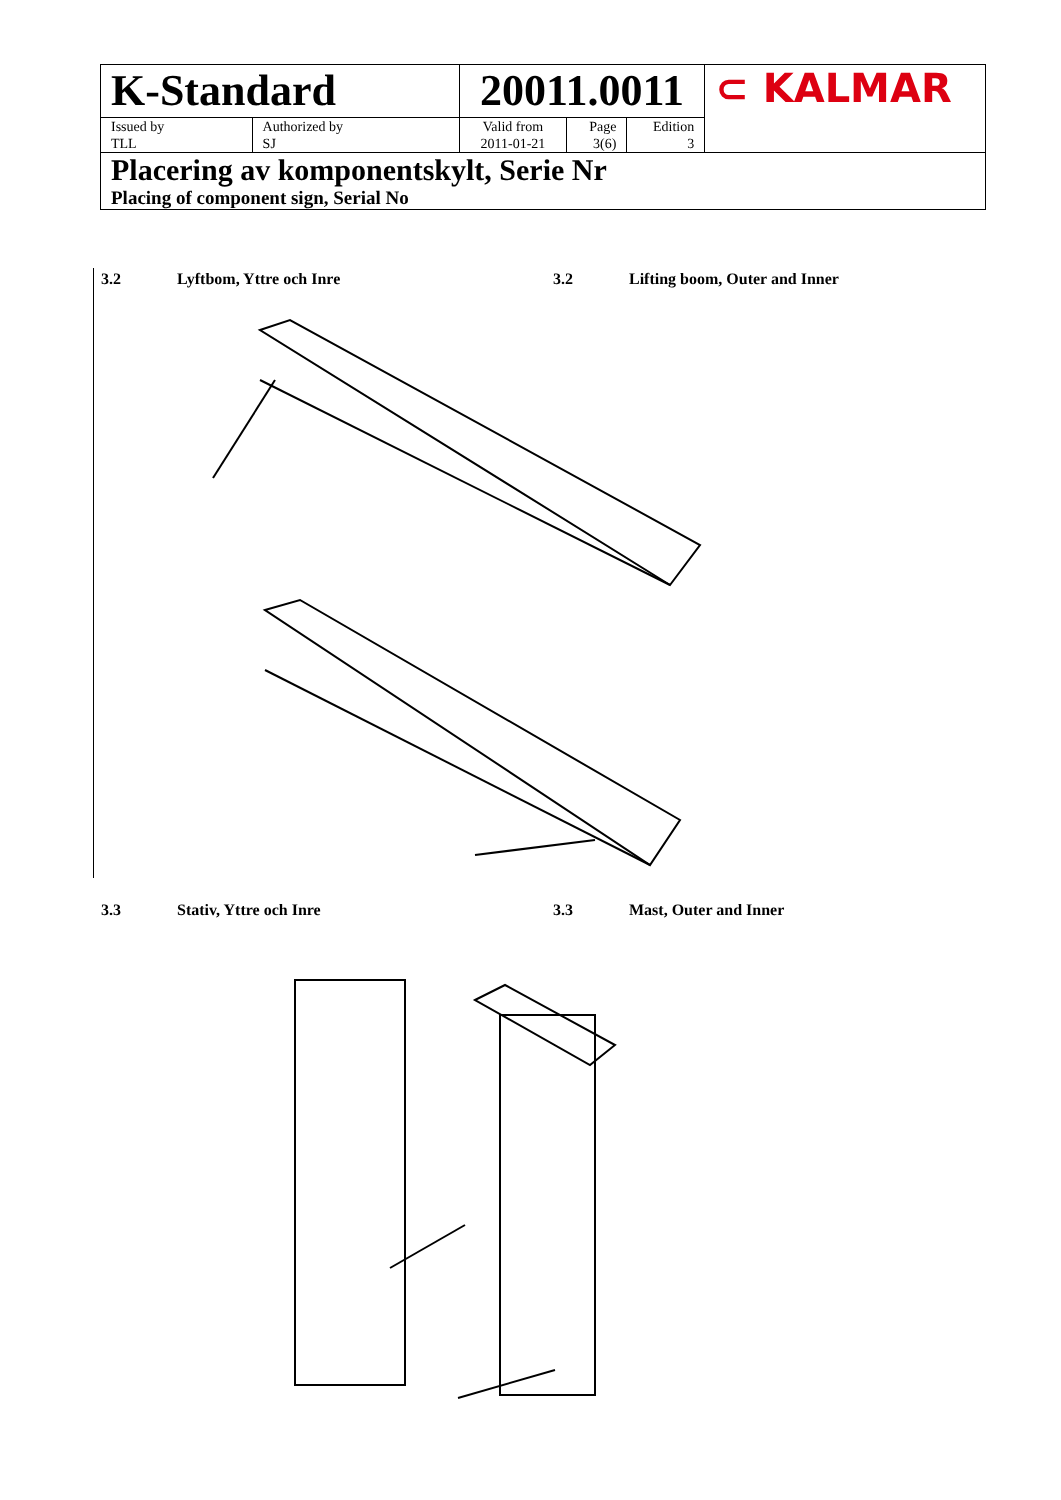| K-Standard | | 20011.0011 | | | ⊂ KALMAR |
| Issued by TLL | Authorized by SJ | Valid from 2011-01-21 | Page 3(6) | Edition 3 | |
| Placering av komponentskylt, Serie Nr Placing of component sign, Serial No | | | | | |
3.2 Lyftbom, Yttre och Inre 3.2 Lifting boom, Outer and Inner
3.3 Stativ, Yttre och Inre 3.3 Mast, Outer and Inner